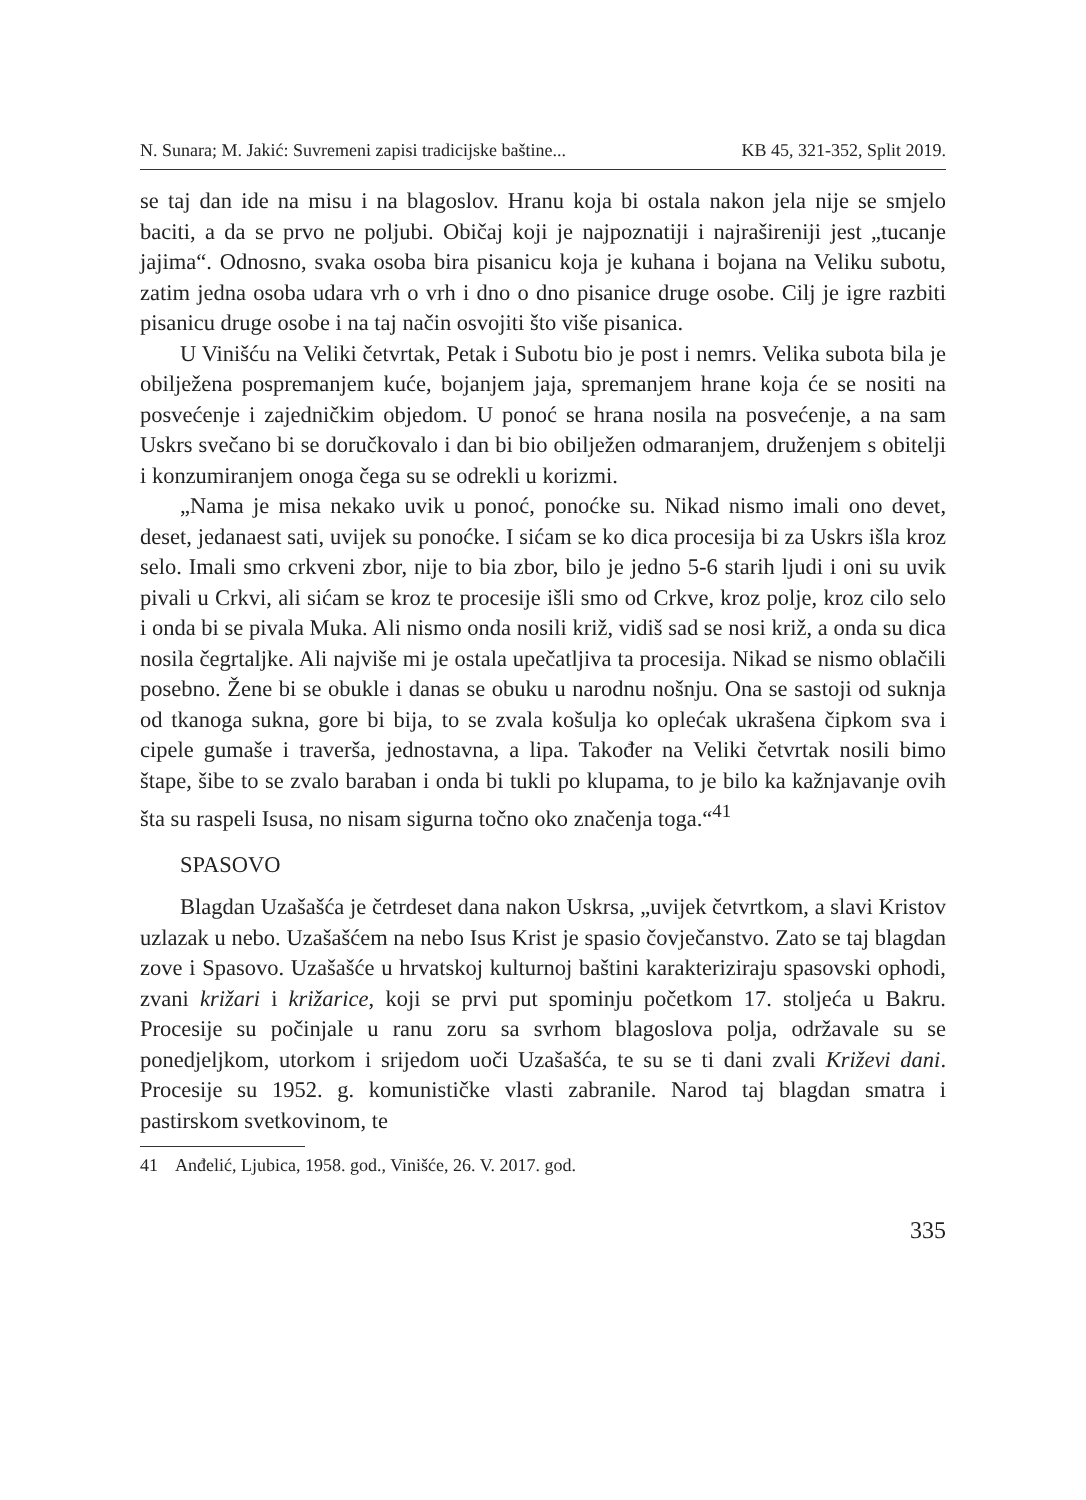N. Sunara; M. Jakić: Suvremeni zapisi tradicijske baštine... KB 45, 321-352, Split 2019.
se taj dan ide na misu i na blagoslov. Hranu koja bi ostala nakon jela nije se smjelo baciti, a da se prvo ne poljubi. Običaj koji je najpoznatiji i najrašireniji jest „tucanje jajima“. Odnosno, svaka osoba bira pisanicu koja je kuhana i bojana na Veliku subotu, zatim jedna osoba udara vrh o vrh i dno o dno pisanice druge osobe. Cilj je igre razbiti pisanicu druge osobe i na taj način osvojiti što više pisanica.
U Vinišću na Veliki četvrtak, Petak i Subotu bio je post i nemrs. Velika subota bila je obilježena pospremanjem kuće, bojanjem jaja, spremanjem hrane koja će se nositi na posvećenje i zajedničkim objedom. U ponoć se hrana nosila na posvećenje, a na sam Uskrs svečano bi se doručkovalo i dan bi bio obilježen odmaranjem, druženjem s obitelji i konzumiranjem onoga čega su se odrekli u korizmi.
„Nama je misa nekako uvik u ponoć, ponoćke su. Nikad nismo imali ono devet, deset, jedanaest sati, uvijek su ponoćke. I sićam se ko dica procesija bi za Uskrs išla kroz selo. Imali smo crkveni zbor, nije to bia zbor, bilo je jedno 5-6 starih ljudi i oni su uvik pivali u Crkvi, ali sićam se kroz te procesije išli smo od Crkve, kroz polje, kroz cilo selo i onda bi se pivala Muka. Ali nismo onda nosili križ, vidiš sad se nosi križ, a onda su dica nosila čegrtaljke. Ali najviše mi je ostala upečatljiva ta procesija. Nikad se nismo oblačili posebno. Žene bi se obukle i danas se obuku u narodnu nošnju. Ona se sastoji od suknja od tkanoga sukna, gore bi bija, to se zvala košulja ko oplećak ukrašena čipkom sva i cipele gumaše i traverša, jednostavna, a lipa. Također na Veliki četvrtak nosili bimo štape, šibe to se zvalo baraban i onda bi tukli po klupama, to je bilo ka kažnjavanje ovih šta su raspeli Isusa, no nisam sigurna točno oko značenja toga.“<sup>41</sup>
SPASOVO
Blagdan Uzašašća je četrdeset dana nakon Uskrsa, „uvijek četvrtkom, a slavi Kristov uzlazak u nebo. Uzašašćem na nebo Isus Krist je spasio čovječanstvo. Zato se taj blagdan zove i Spasovo. Uzašašće u hrvatskoj kulturnoj baštini karakteriziraju spasovski ophodi, zvani križari i križarice, koji se prvi put spominju početkom 17. stoljeća u Bakru. Procesije su počinjale u ranu zoru sa svrhom blagoslova polja, održavale su se ponedjeljkom, utorkom i srijedom uoči Uzašašća, te su se ti dani zvali Križevi dani. Procesije su 1952. g. komunističke vlasti zabranile. Narod taj blagdan smatra i pastirskom svetkovinom, te
41 Anđelić, Ljubica, 1958. god., Vinišće, 26. V. 2017. god.
335